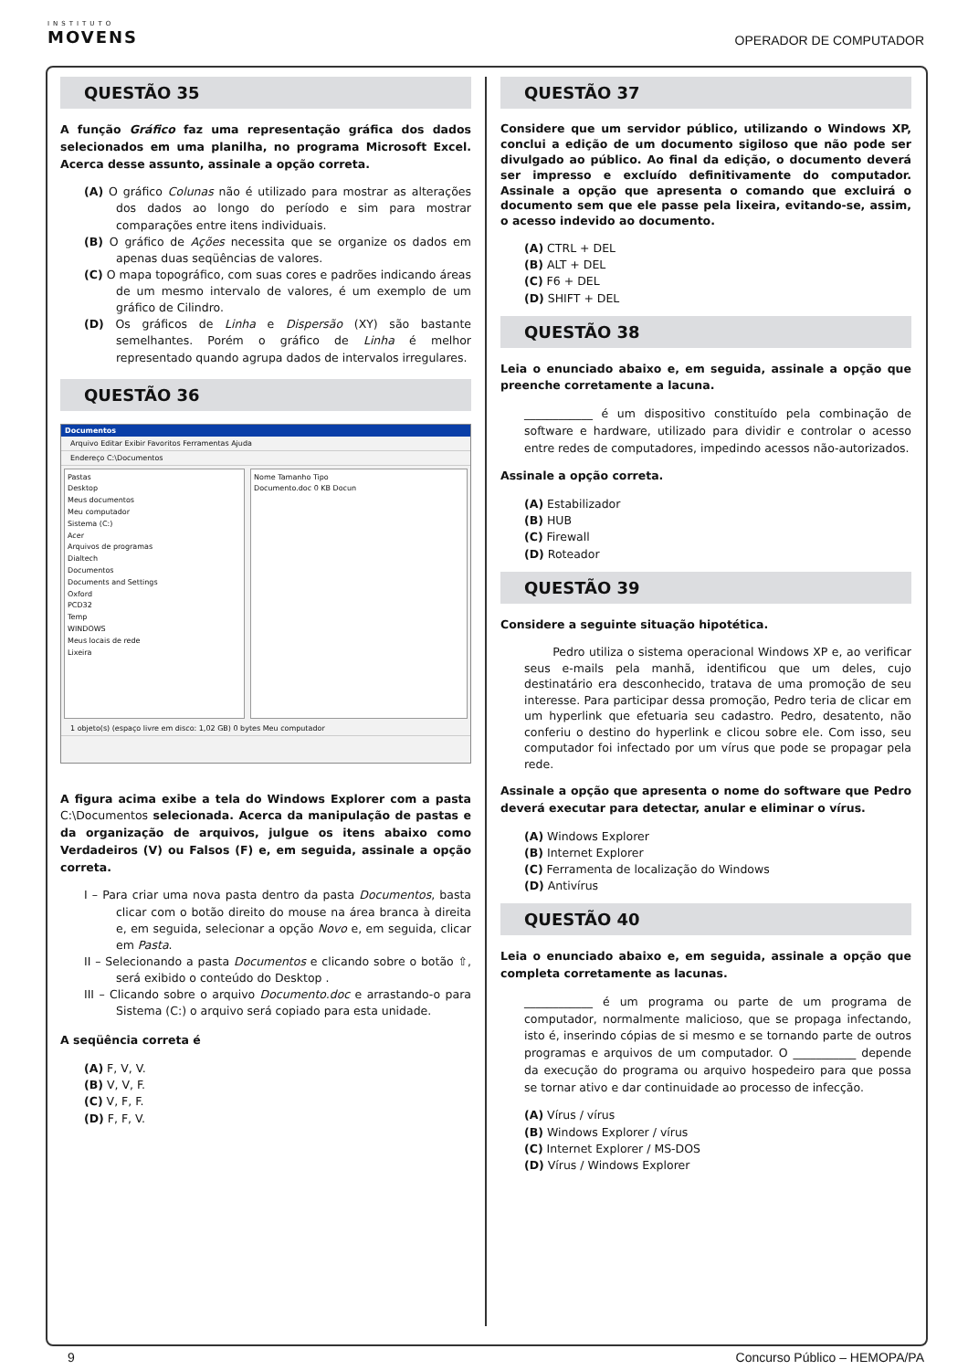INSTITUTO
MOVENS
OPERADOR DE COMPUTADOR
QUESTÃO 35
A função Gráfico faz uma representação gráfica dos dados selecionados em uma planilha, no programa Microsoft Excel. Acerca desse assunto, assinale a opção correta.
(A) O gráfico Colunas não é utilizado para mostrar as alterações dos dados ao longo do período e sim para mostrar comparações entre itens individuais.
(B) O gráfico de Ações necessita que se organize os dados em apenas duas seqüências de valores.
(C) O mapa topográfico, com suas cores e padrões indicando áreas de um mesmo intervalo de valores, é um exemplo de um gráfico de Cilindro.
(D) Os gráficos de Linha e Dispersão (XY) são bastante semelhantes. Porém o gráfico de Linha é melhor representado quando agrupa dados de intervalos irregulares.
QUESTÃO 36
Documentos
Arquivo Editar Exibir Favoritos Ferramentas Ajuda
Endereço C:\Documentos
Pastas
Desktop
Meus documentos
Meu computador
Sistema (C:)
Acer
Arquivos de programas
Dialtech
Documentos
Documents and Settings
Oxford
PCD32
Temp
WINDOWS
Meus locais de rede
Lixeira
Nome Tamanho Tipo
Documento.doc 0 KB Docun
1 objeto(s) (espaço livre em disco: 1,02 GB) 0 bytes Meu computador
A figura acima exibe a tela do Windows Explorer com a pasta C:\Documentos selecionada. Acerca da manipulação de pastas e da organização de arquivos, julgue os itens abaixo como Verdadeiros (V) ou Falsos (F) e, em seguida, assinale a opção correta.
I – Para criar uma nova pasta dentro da pasta Documentos, basta clicar com o botão direito do mouse na área branca à direita e, em seguida, selecionar a opção Novo e, em seguida, clicar em Pasta.
II – Selecionando a pasta Documentos e clicando sobre o botão ⇧, será exibido o conteúdo do Desktop .
III – Clicando sobre o arquivo Documento.doc e arrastando-o para Sistema (C:) o arquivo será copiado para esta unidade.
A seqüência correta é
(A) F, V, V.
(B) V, V, F.
(C) V, F, F.
(D) F, F, V.
QUESTÃO 37
Considere que um servidor público, utilizando o Windows XP, conclui a edição de um documento sigiloso que não pode ser divulgado ao público. Ao final da edição, o documento deverá ser impresso e excluído definitivamente do computador. Assinale a opção que apresenta o comando que excluirá o documento sem que ele passe pela lixeira, evitando-se, assim, o acesso indevido ao documento.
(A) CTRL + DEL
(B) ALT + DEL
(C) F6 + DEL
(D) SHIFT + DEL
QUESTÃO 38
Leia o enunciado abaixo e, em seguida, assinale a opção que preenche corretamente a lacuna.
____________ é um dispositivo constituído pela combinação de software e hardware, utilizado para dividir e controlar o acesso entre redes de computadores, impedindo acessos não-autorizados.
Assinale a opção correta.
(A) Estabilizador
(B) HUB
(C) Firewall
(D) Roteador
QUESTÃO 39
Considere a seguinte situação hipotética.
Pedro utiliza o sistema operacional Windows XP e, ao verificar seus e-mails pela manhã, identificou que um deles, cujo destinatário era desconhecido, tratava de uma promoção de seu interesse. Para participar dessa promoção, Pedro teria de clicar em um hyperlink que efetuaria seu cadastro. Pedro, desatento, não conferiu o destino do hyperlink e clicou sobre ele. Com isso, seu computador foi infectado por um vírus que pode se propagar pela rede.
Assinale a opção que apresenta o nome do software que Pedro deverá executar para detectar, anular e eliminar o vírus.
(A) Windows Explorer
(B) Internet Explorer
(C) Ferramenta de localização do Windows
(D) Antivírus
QUESTÃO 40
Leia o enunciado abaixo e, em seguida, assinale a opção que completa corretamente as lacunas.
____________ é um programa ou parte de um programa de computador, normalmente malicioso, que se propaga infectando, isto é, inserindo cópias de si mesmo e se tornando parte de outros programas e arquivos de um computador. O ___________ depende da execução do programa ou arquivo hospedeiro para que possa se tornar ativo e dar continuidade ao processo de infecção.
(A) Vírus / vírus
(B) Windows Explorer / vírus
(C) Internet Explorer / MS-DOS
(D) Vírus / Windows Explorer
9 Concurso Público – HEMOPA/PA